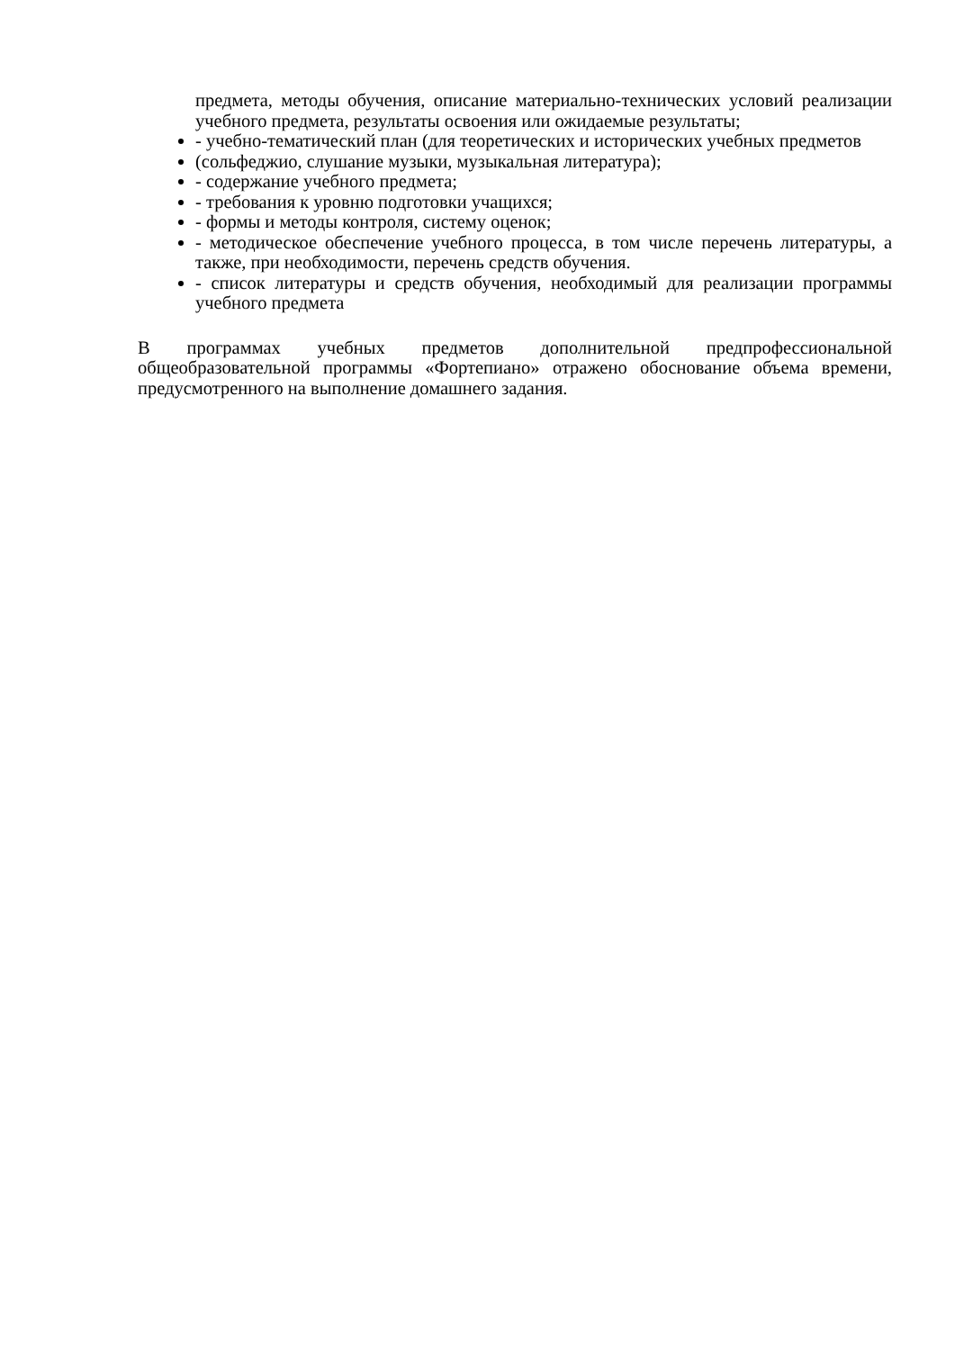предмета, методы обучения, описание материально-технических условий реализации учебного предмета, результаты освоения или ожидаемые результаты;
- учебно-тематический план (для теоретических и исторических учебных предметов
(сольфеджио, слушание музыки, музыкальная литература);
- содержание учебного предмета;
- требования к уровню подготовки учащихся;
- формы и методы контроля, систему оценок;
- методическое обеспечение учебного процесса, в том числе перечень литературы, а также, при необходимости, перечень средств обучения.
- список литературы и средств обучения, необходимый для реализации программы учебного предмета
В программах учебных предметов дополнительной предпрофессиональной общеобразовательной программы «Фортепиано» отражено обоснование объема времени, предусмотренного на выполнение домашнего задания.